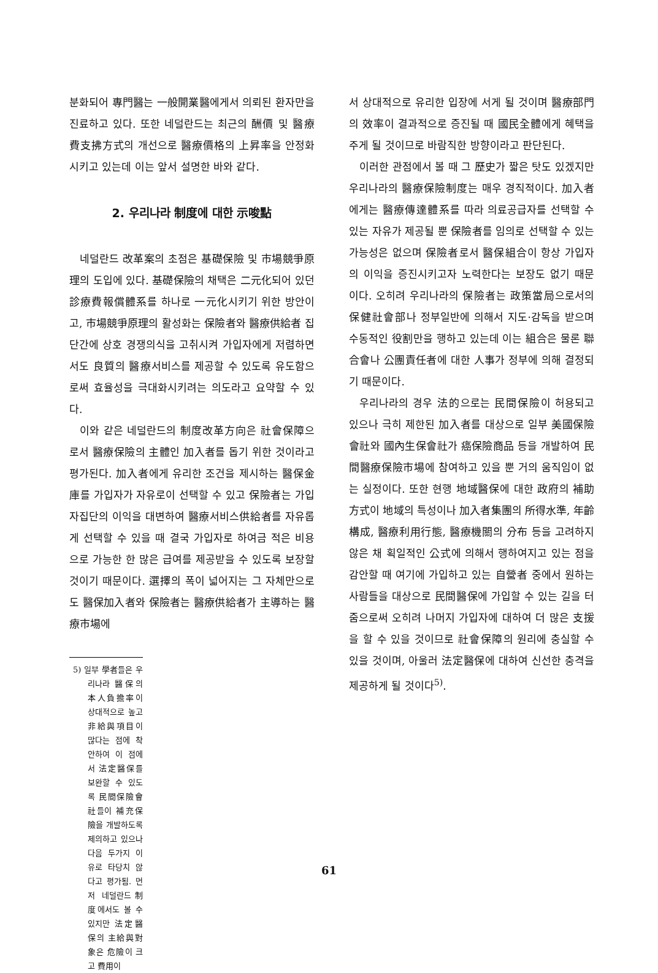분화되어 專門醫는 一般開業醫에게서 의뢰된 환자만을 진료하고 있다. 또한 네덜란드는 최근의 酬價 및 醫療費支拂方式의 개선으로 醫療價格의 上昇率을 안정화시키고 있는데 이는 앞서 설명한 바와 같다.
2. 우리나라 制度에 대한 示唆點
네덜란드 改革案의 초점은 基礎保險 및 市場競爭原理의 도입에 있다. 基礎保險의 채택은 二元化되어 있던 診療費報償體系를 하나로 一元化시키기 위한 방안이고, 市場競爭原理의 활성화는 保險者와 醫療供給者 집단간에 상호 경쟁의식을 고취시켜 가입자에게 저렴하면서도 良質의 醫療서비스를 제공할 수 있도록 유도함으로써 효율성을 극대화시키려는 의도라고 요약할 수 있다.
이와 같은 네덜란드의 制度改革方向은 社會保障으로서 醫療保險의 主體인 加入者를 돕기 위한 것이라고 평가된다. 加入者에게 유리한 조건을 제시하는 醫保金庫를 가입자가 자유로이 선택할 수 있고 保險者는 가입자집단의 이익을 대변하여 醫療서비스供給者를 자유롭게 선택할 수 있을 때 결국 가입자로 하여금 적은 비용으로 가능한 한 많은 급여를 제공받을 수 있도록 보장할 것이기 때문이다. 選擇의 폭이 넓어지는 그 자체만으로도 醫保加入者와 保險者는 醫療供給者가 主導하는 醫療市場에
5) 일부 學者들은 우리나라 醫保의 本人負擔率이 상대적으로 높고 非給與項目이 많다는 점에 착안하여 이 점에서 法定醫保를 보완할 수 있도록 民間保險會社들이 補充保險을 개발하도록 제의하고 있으나 다음 두가지 이유로 타당치 않다고 평가됨. 먼저 네덜란드制度에서도 볼 수 있지만 法定醫保의 主給與對象은 危險이 크고 費用이
서 상대적으로 유리한 입장에 서게 될 것이며 醫療部門의 效率이 결과적으로 증진될 때 國民全體에게 혜택을 주게 될 것이므로 바람직한 방향이라고 판단된다.
이러한 관점에서 볼 때 그 歷史가 짧은 탓도 있겠지만 우리나라의 醫療保險制度는 매우 경직적이다. 加入者에게는 醫療傳達體系를 따라 의료공급자를 선택할 수 있는 자유가 제공될 뿐 保險者를 임의로 선택할 수 있는 가능성은 없으며 保險者로서 醫保組合이 항상 가입자의 이익을 증진시키고자 노력한다는 보장도 없기 때문이다. 오히려 우리나라의 保險者는 政策當局으로서의 保健社會部나 정부일반에 의해서 지도·감독을 받으며 수동적인 役割만을 행하고 있는데 이는 組合은 물론 聯合會나 公團責任者에 대한 人事가 정부에 의해 결정되기 때문이다.
우리나라의 경우 法的으로는 民間保險이 허용되고 있으나 극히 제한된 加入者를 대상으로 일부 美國保險會社와 國內生保會社가 癌保險商品 등을 개발하여 民間醫療保險市場에 참여하고 있을 뿐 거의 움직임이 없는 실정이다. 또한 현행 地域醫保에 대한 政府의 補助方式이 地域의 특성이나 加入者集團의 所得水準, 年齡構成, 醫療利用行態, 醫療機關의 分布 등을 고려하지 않은 채 획일적인 公式에 의해서 행하여지고 있는 점을 감안할 때 여기에 가입하고 있는 自營者 중에서 원하는 사람들을 대상으로 民間醫保에 가입할 수 있는 길을 터줌으로써 오히려 나머지 가입자에 대하여 더 많은 支援을 할 수 있을 것이므로 社會保障의 원리에 충실할 수 있을 것이며, 아울러 法定醫保에 대하여 신선한 충격을 제공하게 될 것이다<sup>5)</sup>.
61